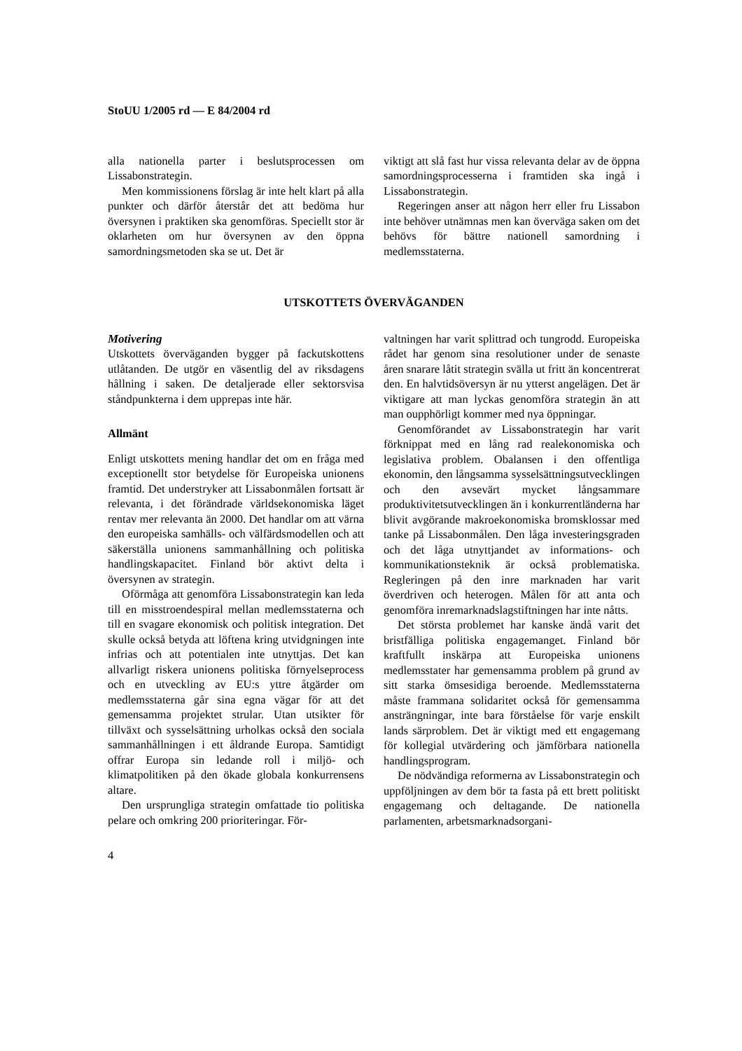StoUU 1/2005 rd — E 84/2004 rd
alla nationella parter i beslutsprocessen om Lissabonstrategin.
Men kommissionens förslag är inte helt klart på alla punkter och därför återstår det att bedöma hur översynen i praktiken ska genomföras. Speciellt stor är oklarheten om hur översynen av den öppna samordningsmetoden ska se ut. Det är
viktigt att slå fast hur vissa relevanta delar av de öppna samordningsprocesserna i framtiden ska ingå i Lissabonstrategin.
Regeringen anser att någon herr eller fru Lissabon inte behöver utnämnas men kan överväga saken om det behövs för bättre nationell samordning i medlemsstaterna.
UTSKOTTETS ÖVERVÄGANDEN
Motivering
Utskottets överväganden bygger på fackutskottens utlåtanden. De utgör en väsentlig del av riksdagens hållning i saken. De detaljerade eller sektorsvisa ståndpunkterna i dem upprepas inte här.
Allmänt
Enligt utskottets mening handlar det om en fråga med exceptionellt stor betydelse för Europeiska unionens framtid. Det understryker att Lissabonmålen fortsatt är relevanta, i det förändrade världsekonomiska läget rentav mer relevanta än 2000. Det handlar om att värna den europeiska samhälls- och välfärdsmodellen och att säkerställa unionens sammanhållning och politiska handlingskapacitet. Finland bör aktivt delta i översynen av strategin.
Oförmåga att genomföra Lissabonstrategin kan leda till en misstroendespiral mellan medlemsstaterna och till en svagare ekonomisk och politisk integration. Det skulle också betyda att löftena kring utvidgningen inte infrias och att potentialen inte utnyttjas. Det kan allvarligt riskera unionens politiska förnyelseprocess och en utveckling av EU:s yttre åtgärder om medlemsstaterna går sina egna vägar för att det gemensamma projektet strular. Utan utsikter för tillväxt och sysselsättning urholkas också den sociala sammanhållningen i ett åldrande Europa. Samtidigt offrar Europa sin ledande roll i miljö- och klimatpolitiken på den ökade globala konkurrensens altare.
Den ursprungliga strategin omfattade tio politiska pelare och omkring 200 prioriteringar. För-
valtningen har varit splittrad och tungrodd. Europeiska rådet har genom sina resolutioner under de senaste åren snarare låtit strategin svälla ut fritt än koncentrerat den. En halvtidsöversyn är nu ytterst angelägen. Det är viktigare att man lyckas genomföra strategin än att man oupphörligt kommer med nya öppningar.
Genomförandet av Lissabonstrategin har varit förknippat med en lång rad realekonomiska och legislativa problem. Obalansen i den offentliga ekonomin, den långsamma sysselsättningsutvecklingen och den avsevärt mycket långsammare produktivitetsutvecklingen än i konkurrentländerna har blivit avgörande makroekonomiska bromsklossar med tanke på Lissabonmålen. Den låga investeringsgraden och det låga utnyttjandet av informations- och kommunikationsteknik är också problematiska. Regleringen på den inre marknaden har varit överdriven och heterogen. Målen för att anta och genomföra inremarknadslagstiftningen har inte nåtts.
Det största problemet har kanske ändå varit det bristfälliga politiska engagemanget. Finland bör kraftfullt inskärpa att Europeiska unionens medlemsstater har gemensamma problem på grund av sitt starka ömsesidiga beroende. Medlemsstaterna måste frammana solidaritet också för gemensamma ansträngningar, inte bara förståelse för varje enskilt lands särproblem. Det är viktigt med ett engagemang för kollegial utvärdering och jämförbara nationella handlingsprogram.
De nödvändiga reformerna av Lissabonstrategin och uppföljningen av dem bör ta fasta på ett brett politiskt engagemang och deltagande. De nationella parlamenten, arbetsmarknadsorgani-
4